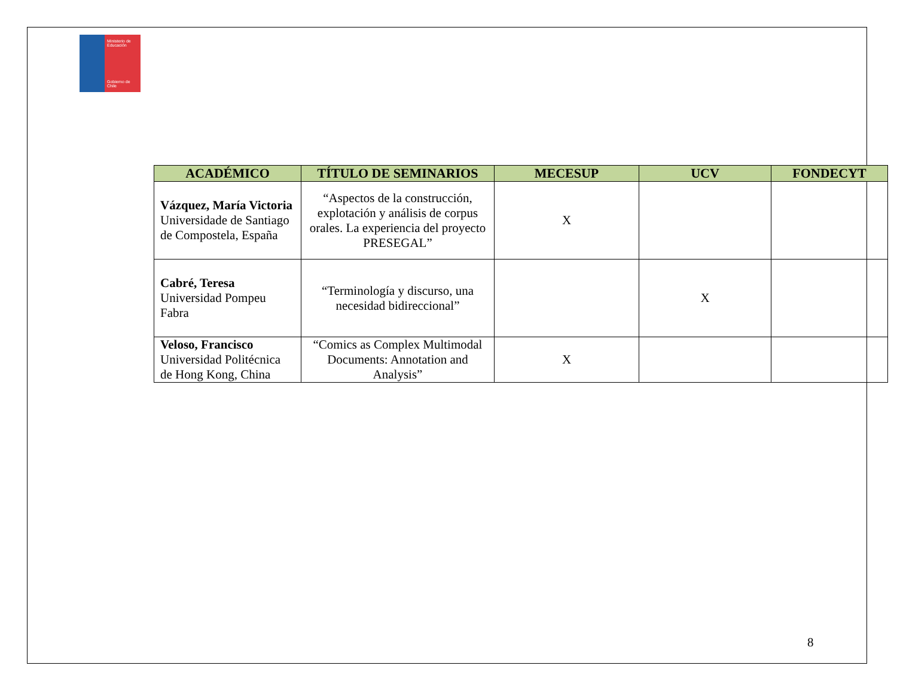Ministerio de
Educación
Gobierno de Chile
| ACADÉMICO | TÍTULO DE SEMINARIOS | MECESUP | UCV | FONDECYT |
| --- | --- | --- | --- | --- |
| Vázquez, María Victoria Universidade de Santiago de Compostela, España | “Aspectos de la construcción, explotación y análisis de corpus orales. La experiencia del proyecto PRESEGAL” | X | | |
| Cabré, Teresa Universidad Pompeu Fabra | “Terminología y discurso, una necesidad bidireccional” | | X | |
| Veloso, Francisco Universidad Politécnica de Hong Kong, China | “Comics as Complex Multimodal Documents: Annotation and Analysis” | X | | |
8